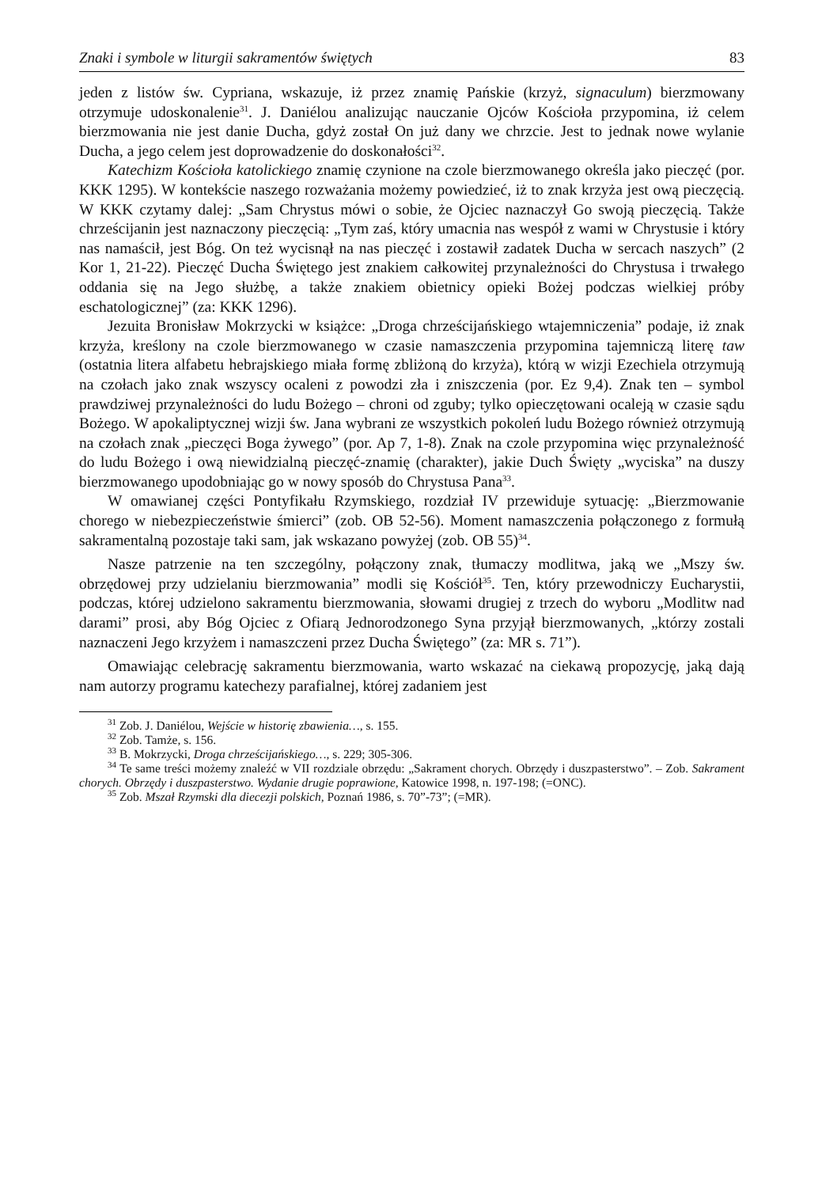Znaki i symbole w liturgii sakramentów świętych 83
jeden z listów św. Cypriana, wskazuje, iż przez znamię Pańskie (krzyż, signaculum) bierzmowany otrzymuje udoskonalenie<sup>31</sup>. J. Daniélou analizując nauczanie Ojców Kościoła przypomina, iż celem bierzmowania nie jest danie Ducha, gdyż został On już dany we chrzcie. Jest to jednak nowe wylanie Ducha, a jego celem jest doprowadzenie do doskonałości<sup>32</sup>.
Katechizm Kościoła katolickiego znamię czynione na czole bierzmowanego określa jako pieczęć (por. KKK 1295). W kontekście naszego rozważania możemy powiedzieć, iż to znak krzyża jest ową pieczęcią. W KKK czytamy dalej: „Sam Chrystus mówi o sobie, że Ojciec naznaczył Go swoją pieczęcią. Także chrześcijanin jest naznaczony pieczęcią: „Tym zaś, który umacnia nas wespół z wami w Chrystusie i który nas namaścił, jest Bóg. On też wycisnął na nas pieczęć i zostawił zadatek Ducha w sercach naszych” (2 Kor 1, 21-22). Pieczęć Ducha Świętego jest znakiem całkowitej przynależności do Chrystusa i trwałego oddania się na Jego służbę, a także znakiem obietnicy opieki Bożej podczas wielkiej próby eschatologicznej” (za: KKK 1296).
Jezuita Bronisław Mokrzycki w książce: „Droga chrześcijańskiego wtajemniczenia” podaje, iż znak krzyża, kreślony na czole bierzmowanego w czasie namaszczenia przypomina tajemniczą literę taw (ostatnia litera alfabetu hebrajskiego miała formę zbliżoną do krzyża), którą w wizji Ezechiela otrzymują na czołach jako znak wszyscy ocaleni z powodzi zła i zniszczenia (por. Ez 9,4). Znak ten – symbol prawdziwej przynależności do ludu Bożego – chroni od zguby; tylko opieczętowani ocaleją w czasie sądu Bożego. W apokaliptycznej wizji św. Jana wybrani ze wszystkich pokoleń ludu Bożego również otrzymują na czołach znak „pieczęci Boga żywego” (por. Ap 7, 1-8). Znak na czole przypomina więc przynależność do ludu Bożego i ową niewidzialną pieczęć-znamię (charakter), jakie Duch Święty „wyciska” na duszy bierzmowanego upodobniając go w nowy sposób do Chrystusa Pana<sup>33</sup>.
W omawianej części Pontyfikału Rzymskiego, rozdział IV przewiduje sytuację: „Bierzmowanie chorego w niebezpieczeństwie śmierci” (zob. OB 52-56). Moment namaszczenia połączonego z formułą sakramentalną pozostaje taki sam, jak wskazano powyżej (zob. OB 55)<sup>34</sup>.
Nasze patrzenie na ten szczególny, połączony znak, tłumaczy modlitwa, jaką we „Mszy św. obrzędowej przy udzielaniu bierzmowania” modli się Kościół<sup>35</sup>. Ten, który przewodniczy Eucharystii, podczas, której udzielono sakramentu bierzmowania, słowami drugiej z trzech do wyboru „Modlitw nad darami” prosi, aby Bóg Ojciec z Ofiarą Jednorodzonego Syna przyjął bierzmowanych, „którzy zostali naznaczeni Jego krzyżem i namaszczeni przez Ducha Świętego” (za: MR s. 71”).
Omawiając celebrację sakramentu bierzmowania, warto wskazać na ciekawą propozycję, jaką dają nam autorzy programu katechezy parafialnej, której zadaniem jest
<sup>31</sup> Zob. J. Daniélou, Wejście w historię zbawienia…, s. 155.
<sup>32</sup> Zob. Tamże, s. 156.
<sup>33</sup> B. Mokrzycki, Droga chrześcijańskiego…, s. 229; 305-306.
<sup>34</sup> Te same treści możemy znaleźć w VII rozdziale obrzędu: „Sakrament chorych. Obrzędy i duszpasterstwo”. – Zob. Sakrament chorych. Obrzędy i duszpasterstwo. Wydanie drugie poprawione, Katowice 1998, n. 197-198; (=ONC).
<sup>35</sup> Zob. Mszał Rzymski dla diecezji polskich, Poznań 1986, s. 70”-73”; (=MR).